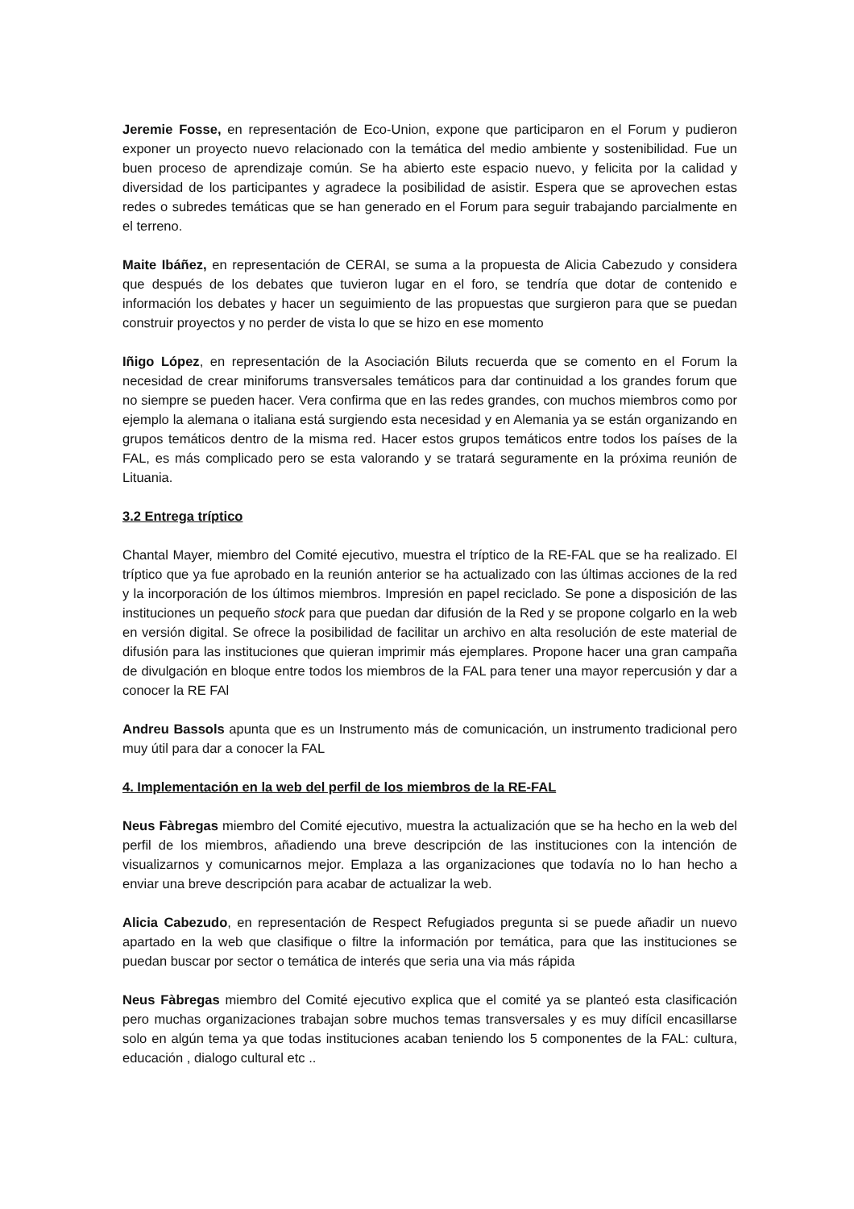Jeremie Fosse, en representación de Eco-Union, expone que participaron en el Forum y pudieron exponer un proyecto nuevo relacionado con la temática del medio ambiente y sostenibilidad. Fue un buen proceso de aprendizaje común. Se ha abierto este espacio nuevo, y felicita por la calidad y diversidad de los participantes y agradece la posibilidad de asistir. Espera que se aprovechen estas redes o subredes temáticas que se han generado en el Forum para seguir trabajando parcialmente en el terreno.
Maite Ibáñez, en representación de CERAI, se suma a la propuesta de Alicia Cabezudo y considera que después de los debates que tuvieron lugar en el foro, se tendría que dotar de contenido e información los debates y hacer un seguimiento de las propuestas que surgieron para que se puedan construir proyectos y no perder de vista lo que se hizo en ese momento
Iñigo López, en representación de la Asociación Biluts recuerda que se comento en el Forum la necesidad de crear miniforums transversales temáticos para dar continuidad a los grandes forum que no siempre se pueden hacer. Vera confirma que en las redes grandes, con muchos miembros como por ejemplo la alemana o italiana está surgiendo esta necesidad y en Alemania ya se están organizando en grupos temáticos dentro de la misma red. Hacer estos grupos temáticos entre todos los países de la FAL, es más complicado pero se esta valorando y se tratará seguramente en la próxima reunión de Lituania.
3.2 Entrega tríptico
Chantal Mayer, miembro del Comité ejecutivo, muestra el tríptico de la RE-FAL que se ha realizado. El tríptico que ya fue aprobado en la reunión anterior se ha actualizado con las últimas acciones de la red y la incorporación de los últimos miembros. Impresión en papel reciclado. Se pone a disposición de las instituciones un pequeño stock para que puedan dar difusión de la Red y se propone colgarlo en la web en versión digital. Se ofrece la posibilidad de facilitar un archivo en alta resolución de este material de difusión para las instituciones que quieran imprimir más ejemplares. Propone hacer una gran campaña de divulgación en bloque entre todos los miembros de la FAL para tener una mayor repercusión y dar a conocer la RE FAl
Andreu Bassols apunta que es un Instrumento más de comunicación, un instrumento tradicional pero muy útil para dar a conocer la FAL
4. Implementación en la web del perfil de los miembros de la RE-FAL
Neus Fàbregas miembro del Comité ejecutivo, muestra la actualización que se ha hecho en la web del perfil de los miembros, añadiendo una breve descripción de las instituciones con la intención de visualizarnos y comunicarnos mejor. Emplaza a las organizaciones que todavía no lo han hecho a enviar una breve descripción para acabar de actualizar la web.
Alicia Cabezudo, en representación de Respect Refugiados pregunta si se puede añadir un nuevo apartado en la web que clasifique o filtre la información por temática, para que las instituciones se puedan buscar por sector o temática de interés que seria una via más rápida
Neus Fàbregas miembro del Comité ejecutivo explica que el comité ya se planteó esta clasificación pero muchas organizaciones trabajan sobre muchos temas transversales y es muy difícil encasillarse solo en algún tema ya que todas instituciones acaban teniendo los 5 componentes de la FAL: cultura, educación , dialogo cultural etc ..